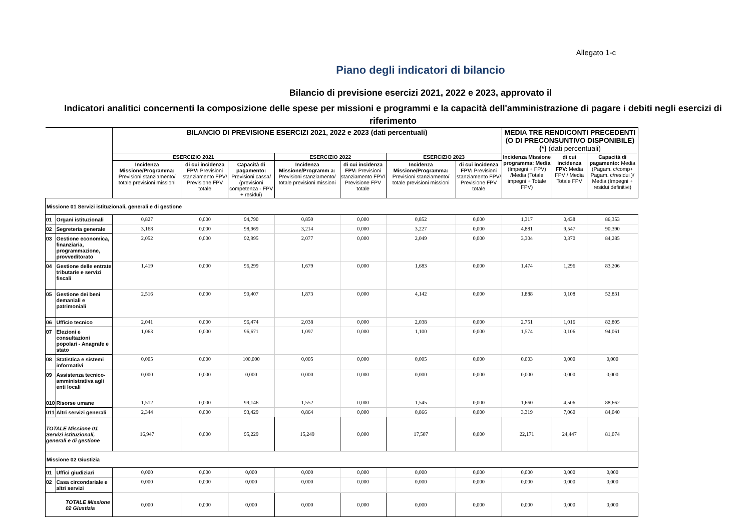Allegato 1-c
Piano degli indicatori di bilancio
Bilancio di previsione esercizi 2021, 2022 e 2023, approvato il
Indicatori analitici concernenti la composizione delle spese per missioni e programmi e la capacità dell'amministrazione di pagare i debiti negli esercizi di riferimento
| | | BILANCIO DI PREVISIONE ESERCIZI 2021, 2022 e 2023 (dati percentuali) | | | | | | | MEDIA TRE RENDICONTI PRECEDENTI (O DI PRECONSUNTIVO DISPONIBILE) (*) (dati percentuali) | | |
| --- | --- | --- | --- | --- | --- | --- | --- | --- | --- | --- | --- |
| | | ESERCIZIO 2021 | | | ESERCIZIO 2022 | | ESERCIZIO 2023 | | Incidenza Missione programma: Media (Impegni + FPV) /Media (Totale impegni + Totale FPV) | di cui incidenza FPV: Media FPV / Media Totale FPV | Capacità di pagamento: Media (Pagam. c/comp+ Pagam. c/residui )/ Media (Impegni + residui definitivi) |
| | | Incidenza Missione/Programma: Previsioni stanziamento/ totale previsioni missioni | di cui incidenza FPV: Previsioni stanziamento FPV/ Previsione FPV totale | Capacità di pagamento: Previsioni cassa/ (previsioni competenza - FPV + residui) | Incidenza Missione/Programm a: Previsioni stanziamento/ totale previsioni missioni | di cui incidenza FPV: Previsioni stanziamento FPV/ Previsione FPV totale | Incidenza Missione/Programma: Previsioni stanziamento/ totale previsioni missioni | di cui incidenza FPV: Previsioni stanziamento FPV/ Previsione FPV totale | | | |
| Missione 01 Servizi istituzionali, generali e di gestione | | | | | | | | | | | |
| 01 | Organi istituzionali | 0,827 | 0,000 | 94,790 | 0,850 | 0,000 | 0,852 | 0,000 | 1,317 | 0,438 | 86,353 |
| 02 | Segreteria generale | 3,168 | 0,000 | 98,969 | 3,214 | 0,000 | 3,227 | 0,000 | 4,881 | 9,547 | 90,390 |
| 03 | Gestione economica, finanziaria, programmazione, provveditorato | 2,052 | 0,000 | 92,995 | 2,077 | 0,000 | 2,049 | 0,000 | 3,304 | 0,370 | 84,285 |
| 04 | Gestione delle entrate tributarie e servizi fiscali | 1,419 | 0,000 | 96,299 | 1,679 | 0,000 | 1,683 | 0,000 | 1,474 | 1,296 | 83,206 |
| 05 | Gestione dei beni demaniali e patrimoniali | 2,516 | 0,000 | 90,407 | 1,873 | 0,000 | 4,142 | 0,000 | 1,888 | 0,108 | 52,831 |
| 06 | Ufficio tecnico | 2,041 | 0,000 | 96,474 | 2,038 | 0,000 | 2,038 | 0,000 | 2,751 | 1,016 | 82,805 |
| 07 | Elezioni e consultazioni popolari - Anagrafe e stato | 1,063 | 0,000 | 96,671 | 1,097 | 0,000 | 1,100 | 0,000 | 1,574 | 0,106 | 94,061 |
| 08 | Statistica e sistemi informativi | 0,005 | 0,000 | 100,000 | 0,005 | 0,000 | 0,005 | 0,000 | 0,003 | 0,000 | 0,000 |
| 09 | Assistenza tecnico- amministrativa agli enti locali | 0,000 | 0,000 | 0,000 | 0,000 | 0,000 | 0,000 | 0,000 | 0,000 | 0,000 | 0,000 |
| 010 | Risorse umane | 1,512 | 0,000 | 99,146 | 1,552 | 0,000 | 1,545 | 0,000 | 1,660 | 4,506 | 88,662 |
| 011 | Altri servizi generali | 2,344 | 0,000 | 93,429 | 0,864 | 0,000 | 0,866 | 0,000 | 3,319 | 7,060 | 84,040 |
| TOTALE Missione 01 Servizi istituzionali, generali e di gestione | | 16,947 | 0,000 | 95,229 | 15,249 | 0,000 | 17,507 | 0,000 | 22,171 | 24,447 | 81,074 |
| Missione 02 Giustizia | | | | | | | | | | | |
| 01 | Uffici giudiziari | 0,000 | 0,000 | 0,000 | 0,000 | 0,000 | 0,000 | 0,000 | 0,000 | 0,000 | 0,000 |
| 02 | Casa circondariale e altri servizi | 0,000 | 0,000 | 0,000 | 0,000 | 0,000 | 0,000 | 0,000 | 0,000 | 0,000 | 0,000 |
| TOTALE Missione 02 Giustizia | | 0,000 | 0,000 | 0,000 | 0,000 | 0,000 | 0,000 | 0,000 | 0,000 | 0,000 | 0,000 |